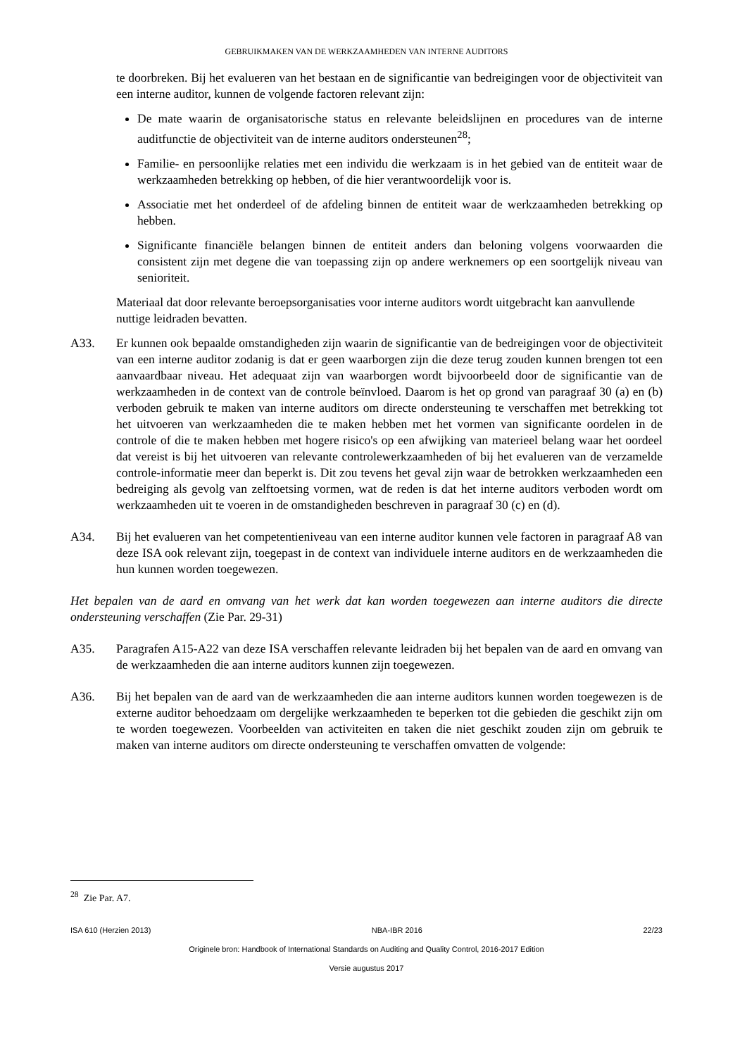GEBRUIKMAKEN VAN DE WERKZAAMHEDEN VAN INTERNE AUDITORS
te doorbreken. Bij het evalueren van het bestaan en de significantie van bedreigingen voor de objectiviteit van een interne auditor, kunnen de volgende factoren relevant zijn:
De mate waarin de organisatorische status en relevante beleidslijnen en procedures van de interne auditfunctie de objectiviteit van de interne auditors ondersteunen<sup>28</sup>;
Familie- en persoonlijke relaties met een individu die werkzaam is in het gebied van de entiteit waar de werkzaamheden betrekking op hebben, of die hier verantwoordelijk voor is.
Associatie met het onderdeel of de afdeling binnen de entiteit waar de werkzaamheden betrekking op hebben.
Significante financiële belangen binnen de entiteit anders dan beloning volgens voorwaarden die consistent zijn met degene die van toepassing zijn op andere werknemers op een soortgelijk niveau van senioriteit.
Materiaal dat door relevante beroepsorganisaties voor interne auditors wordt uitgebracht kan aanvullende nuttige leidraden bevatten.
A33. Er kunnen ook bepaalde omstandigheden zijn waarin de significantie van de bedreigingen voor de objectiviteit van een interne auditor zodanig is dat er geen waarborgen zijn die deze terug zouden kunnen brengen tot een aanvaardbaar niveau. Het adequaat zijn van waarborgen wordt bijvoorbeeld door de significantie van de werkzaamheden in de context van de controle beïnvloed. Daarom is het op grond van paragraaf 30 (a) en (b) verboden gebruik te maken van interne auditors om directe ondersteuning te verschaffen met betrekking tot het uitvoeren van werkzaamheden die te maken hebben met het vormen van significante oordelen in de controle of die te maken hebben met hogere risico's op een afwijking van materieel belang waar het oordeel dat vereist is bij het uitvoeren van relevante controlewerkzaamheden of bij het evalueren van de verzamelde controle-informatie meer dan beperkt is. Dit zou tevens het geval zijn waar de betrokken werkzaamheden een bedreiging als gevolg van zelftoetsing vormen, wat de reden is dat het interne auditors verboden wordt om werkzaamheden uit te voeren in de omstandigheden beschreven in paragraaf 30 (c) en (d).
A34. Bij het evalueren van het competentieniveau van een interne auditor kunnen vele factoren in paragraaf A8 van deze ISA ook relevant zijn, toegepast in de context van individuele interne auditors en de werkzaamheden die hun kunnen worden toegewezen.
Het bepalen van de aard en omvang van het werk dat kan worden toegewezen aan interne auditors die directe ondersteuning verschaffen (Zie Par. 29-31)
A35. Paragrafen A15-A22 van deze ISA verschaffen relevante leidraden bij het bepalen van de aard en omvang van de werkzaamheden die aan interne auditors kunnen zijn toegewezen.
A36. Bij het bepalen van de aard van de werkzaamheden die aan interne auditors kunnen worden toegewezen is de externe auditor behoedzaam om dergelijke werkzaamheden te beperken tot die gebieden die geschikt zijn om te worden toegewezen. Voorbeelden van activiteiten en taken die niet geschikt zouden zijn om gebruik te maken van interne auditors om directe ondersteuning te verschaffen omvatten de volgende:
<sup>28</sup> Zie Par. A7.
ISA 610 (Herzien 2013) NBA-IBR 2016 22/23
Originele bron: Handbook of International Standards on Auditing and Quality Control, 2016-2017 Edition
Versie augustus 2017